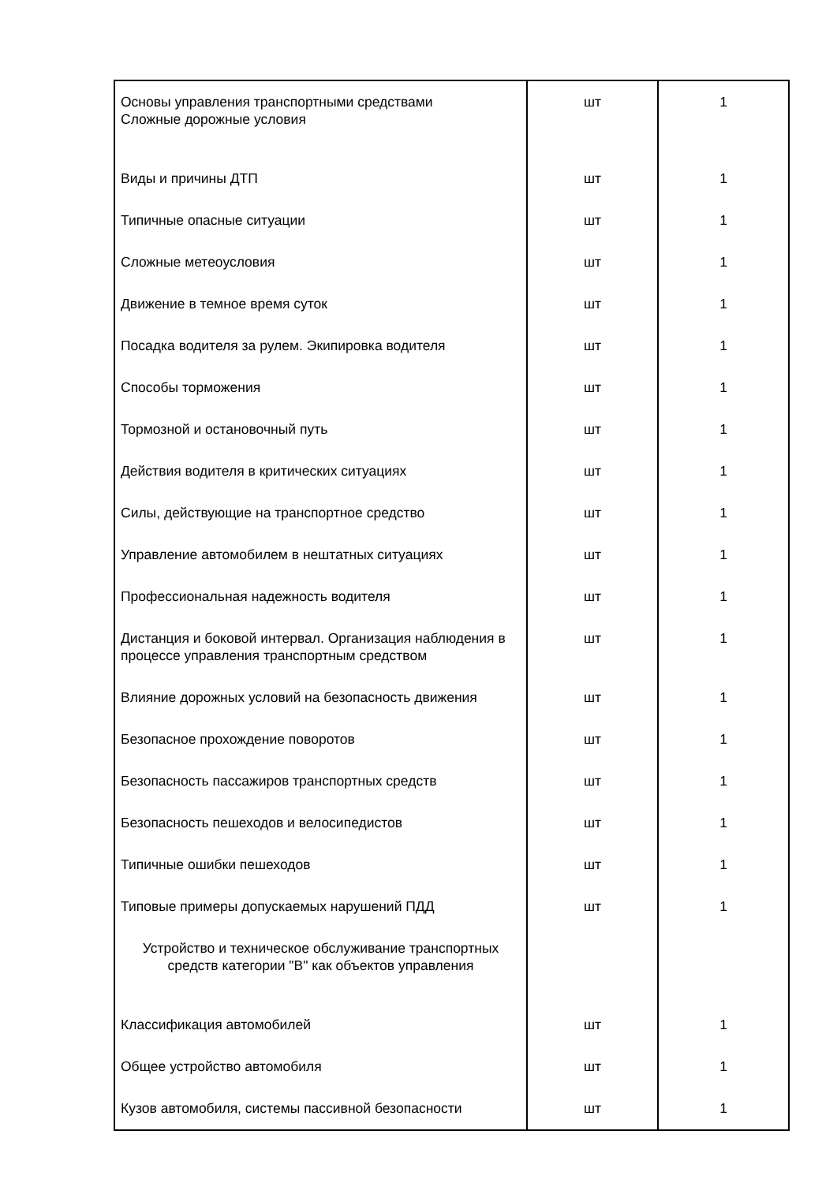| Основы управления транспортными средствами Сложные дорожные условия | шт | 1 |
| Виды и причины ДТП | шт | 1 |
| Типичные опасные ситуации | шт | 1 |
| Сложные метеоусловия | шт | 1 |
| Движение в темное время суток | шт | 1 |
| Посадка водителя за рулем. Экипировка водителя | шт | 1 |
| Способы торможения | шт | 1 |
| Тормозной и остановочный путь | шт | 1 |
| Действия водителя в критических ситуациях | шт | 1 |
| Силы, действующие на транспортное средство | шт | 1 |
| Управление автомобилем в нештатных ситуациях | шт | 1 |
| Профессиональная надежность водителя | шт | 1 |
| Дистанция и боковой интервал. Организация наблюдения в процессе управления транспортным средством | шт | 1 |
| Влияние дорожных условий на безопасность движения | шт | 1 |
| Безопасное прохождение поворотов | шт | 1 |
| Безопасность пассажиров транспортных средств | шт | 1 |
| Безопасность пешеходов и велосипедистов | шт | 1 |
| Типичные ошибки пешеходов | шт | 1 |
| Типовые примеры допускаемых нарушений ПДД | шт | 1 |
| Устройство и техническое обслуживание транспортных средств категории "B" как объектов управления | | |
| Классификация автомобилей | шт | 1 |
| Общее устройство автомобиля | шт | 1 |
| Кузов автомобиля, системы пассивной безопасности | шт | 1 |